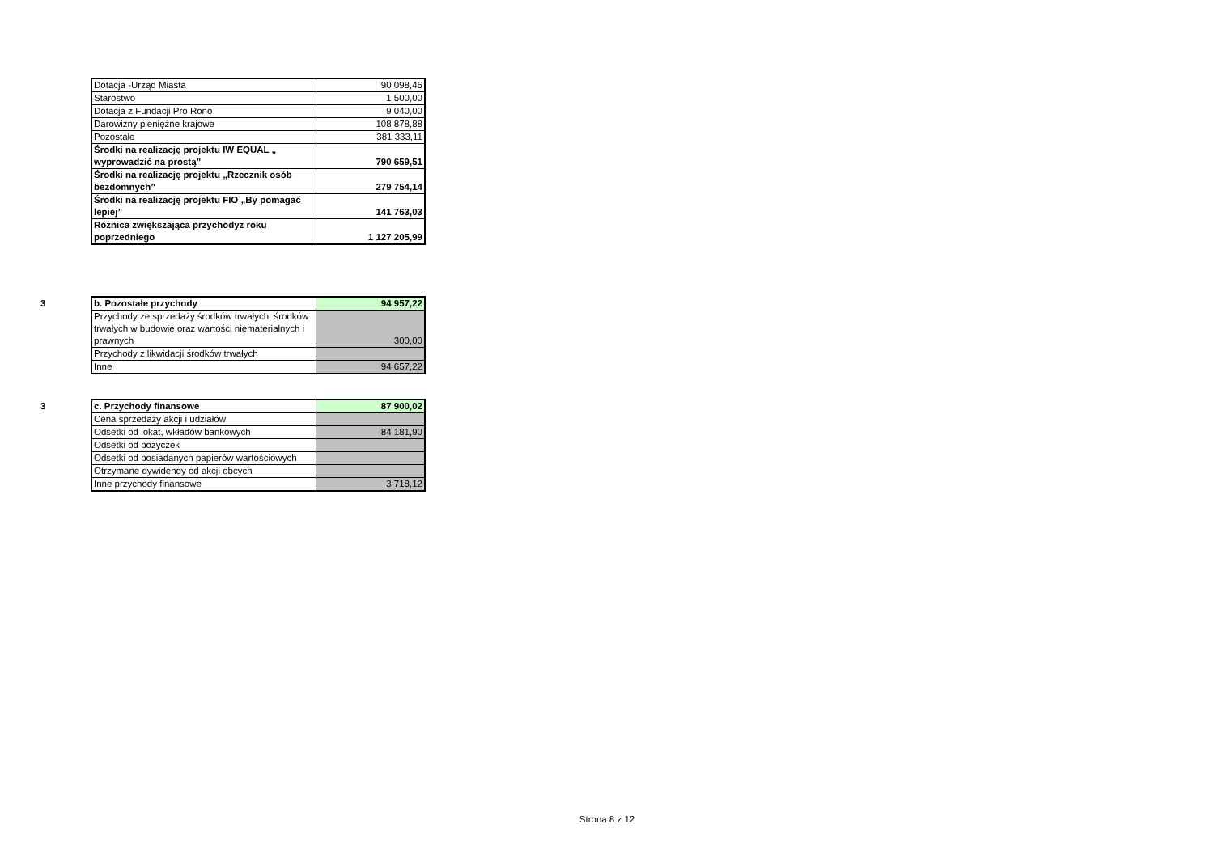| Dotacja -Urząd Miasta | 90 098,46 |
| Starostwo | 1 500,00 |
| Dotacja z Fundacji Pro Rono | 9 040,00 |
| Darowizny pieniężne krajowe | 108 878,88 |
| Pozostałe | 381 333,11 |
| Środki na realizację projektu IW EQUAL „ wyprowadzić na prostą” | 790 659,51 |
| Środki na realizację projektu „Rzecznik osób bezdomnych” | 279 754,14 |
| Środki na realizację projektu FIO „By pomagać lepiej” | 141 763,03 |
| Różnica zwiększająca przychodyz roku poprzedniego | 1 127 205,99 |
3
| b. Pozostałe przychody | 94 957,22 |
| Przychody ze sprzedaży środków trwałych, środków trwałych w budowie oraz wartości niematerialnych i prawnych | 300,00 |
| Przychody z likwidacji środków trwałych | |
| Inne | 94 657,22 |
3
| c. Przychody finansowe | 87 900,02 |
| Cena sprzedaży akcji i udziałów | |
| Odsetki od lokat, wkładów bankowych | 84 181,90 |
| Odsetki od pożyczek | |
| Odsetki od posiadanych papierów wartościowych | |
| Otrzymane dywidendy od akcji obcych | |
| Inne przychody finansowe | 3 718,12 |
Strona 8 z 12